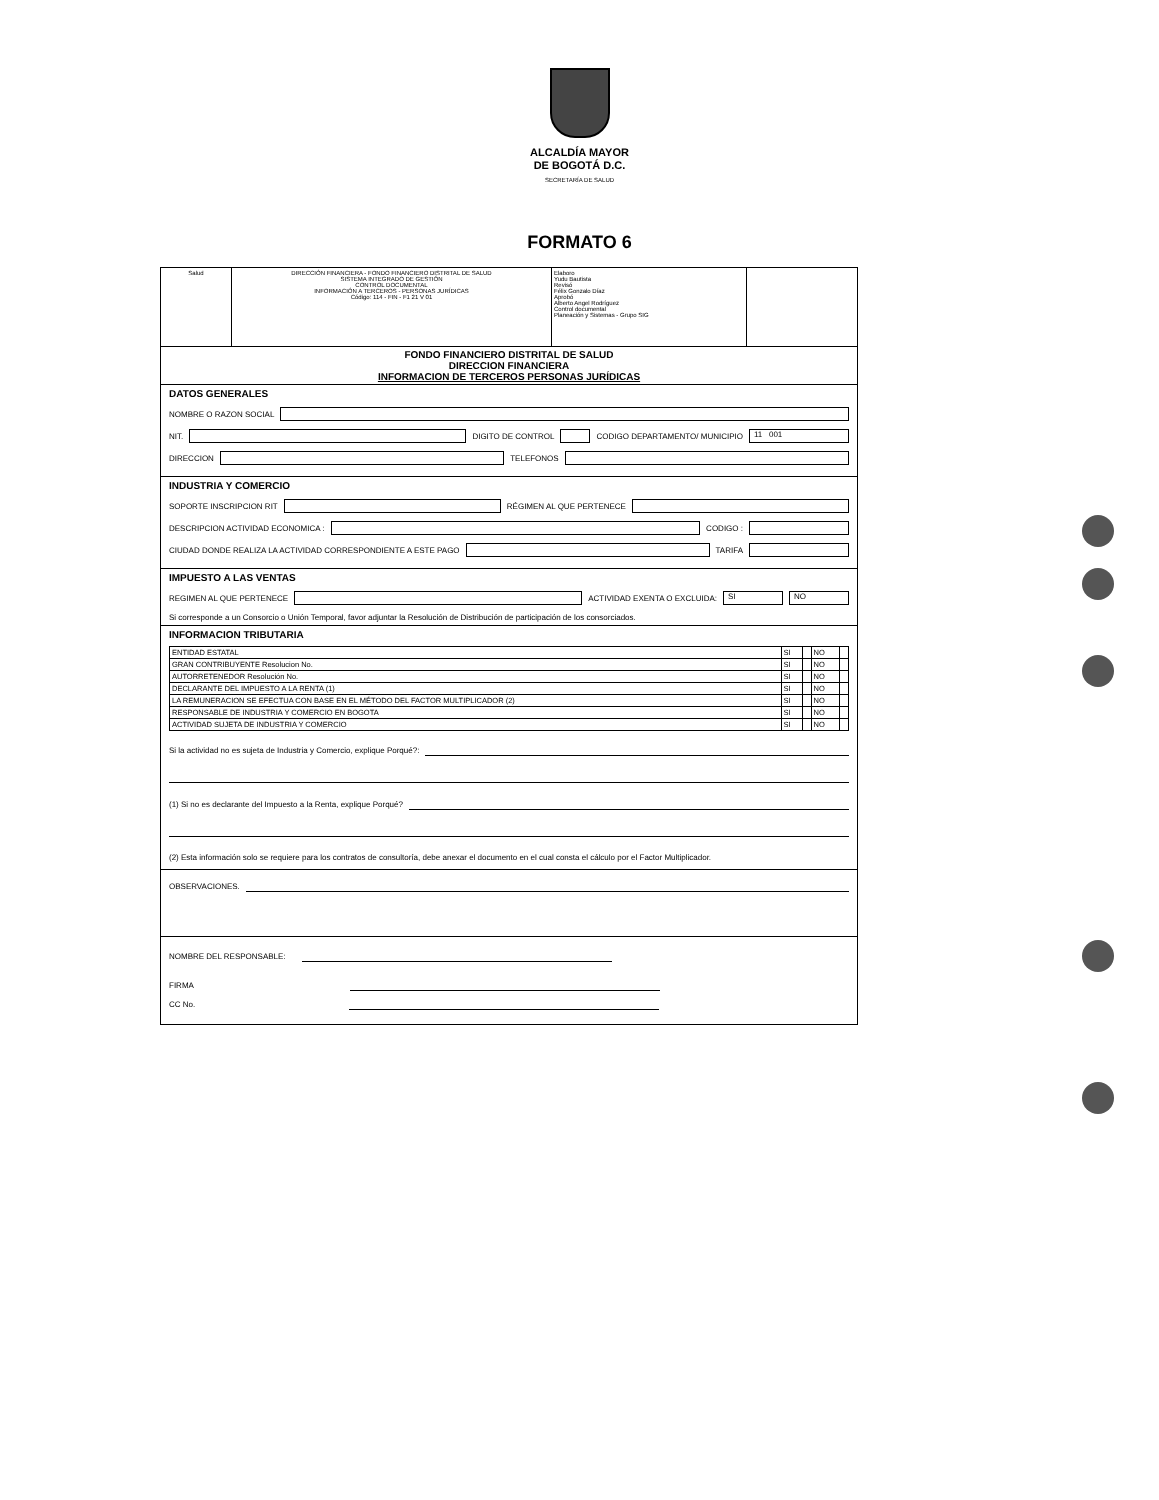ALCALDÍA MAYOR
DE BOGOTÁ D.C.
SECRETARÍA DE SALUD
FORMATO 6
Salud DIRECCIÓN FINANCIERA - FONDO FINANCIERO DISTRITAL DE SALUD
SISTEMA INTEGRADO DE GESTIÓN
CONTROL DOCUMENTAL
INFORMACIÓN A TERCEROS - PERSONAS JURÍDICAS
Código: 114 - FIN - F1 21 V 01
Elaboro
Yudu Bautista
Revisó
Félix Gonzalo Díaz
Aprobó
Alberto Angel Rodríguez
Control documental
Planeación y Sistemas - Grupo SIG
FONDO FINANCIERO DISTRITAL DE SALUD
DIRECCION FINANCIERA
INFORMACION DE TERCEROS PERSONAS JURÍDICAS
DATOS GENERALES
NOMBRE O RAZON SOCIAL
NIT. DIGITO DE CONTROL CODIGO DEPARTAMENTO/ MUNICIPIO 11 001
DIRECCION TELEFONOS
INDUSTRIA Y COMERCIO
SOPORTE INSCRIPCION RIT RÉGIMEN AL QUE PERTENECE
DESCRIPCION ACTIVIDAD ECONOMICA : CODIGO :
CIUDAD DONDE REALIZA LA ACTIVIDAD CORRESPONDIENTE A ESTE PAGO TARIFA
IMPUESTO A LAS VENTAS
REGIMEN AL QUE PERTENECE ACTIVIDAD EXENTA O EXCLUIDA: SI NO
Si corresponde a un Consorcio o Unión Temporal, favor adjuntar la Resolución de Distribución de participación de los consorciados.
INFORMACION TRIBUTARIA
| ENTIDAD ESTATAL | SI | | NO | |
| GRAN CONTRIBUYENTE Resolucion No. | SI | | NO | |
| AUTORRETENEDOR Resolución No. | SI | | NO | |
| DECLARANTE DEL IMPUESTO A LA RENTA (1) | SI | | NO | |
| LA REMUNERACION SE EFECTUA CON BASE EN EL MÉTODO DEL FACTOR MULTIPLICADOR (2) | SI | | NO | |
| RESPONSABLE DE INDUSTRIA Y COMERCIO EN BOGOTA | SI | | NO | |
| ACTIVIDAD SUJETA DE INDUSTRIA Y COMERCIO | SI | | NO | |
Si la actividad no es sujeta de Industria y Comercio, explique Porqué?:
(1) Si no es declarante del Impuesto a la Renta, explique Porqué?
(2) Esta información solo se requiere para los contratos de consultoría, debe anexar el documento en el cual consta el cálculo por el Factor Multiplicador.
OBSERVACIONES.
NOMBRE DEL RESPONSABLE:
FIRMA
CC No.